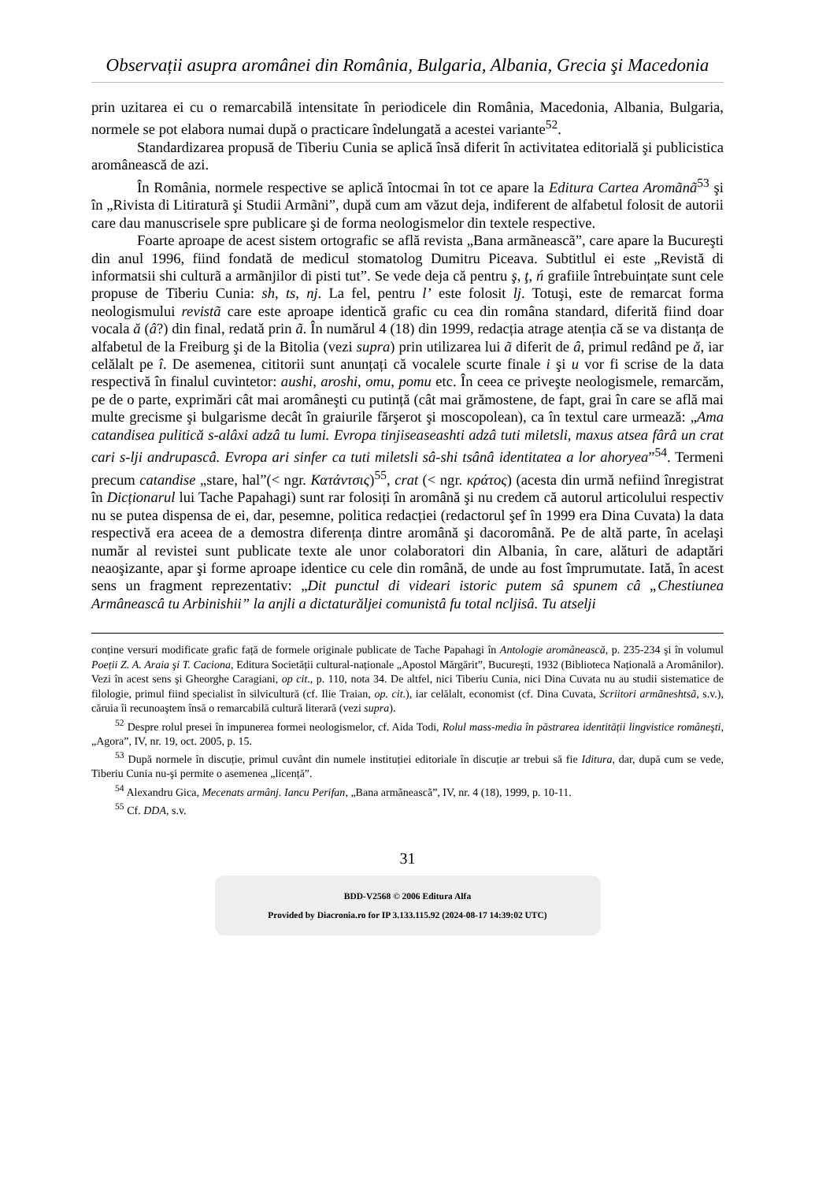Observații asupra aromânei din România, Bulgaria, Albania, Grecia şi Macedonia
prin uzitarea ei cu o remarcabilă intensitate în periodicele din România, Macedonia, Albania, Bulgaria, normele se pot elabora numai după o practicare îndelungată a acestei variante<sup>52</sup>.
Standardizarea propusă de Tiberiu Cunia se aplică însă diferit în activitatea editorială şi publicistica aromânească de azi.
În România, normele respective se aplică întocmai în tot ce apare la Editura Cartea Aromãnã<sup>53</sup> şi în „Rivista di Litiraturã şi Studii Armãni”, după cum am văzut deja, indiferent de alfabetul folosit de autorii care dau manuscrisele spre publicare şi de forma neologismelor din textele respective.
Foarte aproape de acest sistem ortografic se află revista „Bana armãneascã”, care apare la Bucureşti din anul 1996, fiind fondată de medicul stomatolog Dumitru Piceava. Subtitlul ei este „Revistă di informatsii shi culturã a armãnjilor di pisti tut”. Se vede deja că pentru ş, ţ, ń grafiile întrebuințate sunt cele propuse de Tiberiu Cunia: sh, ts, nj. La fel, pentru l’ este folosit lj. Totuşi, este de remarcat forma neologismului revistã care este aproape identică grafic cu cea din româna standard, diferită fiind doar vocala ă (â?) din final, redată prin ã. În numărul 4 (18) din 1999, redacția atrage atenția că se va distanța de alfabetul de la Freiburg şi de la Bitolia (vezi supra) prin utilizarea lui ã diferit de â, primul redând pe ă, iar celălalt pe î. De asemenea, cititorii sunt anunțați că vocalele scurte finale i şi u vor fi scrise de la data respectivă în finalul cuvintetor: aushi, aroshi, omu, pomu etc. În ceea ce priveşte neologismele, remarcăm, pe de o parte, exprimări cât mai aromâneşti cu putință (cât mai grămostene, de fapt, grai în care se află mai multe grecisme şi bulgarisme decât în graiurile fărşerot şi moscopolean), ca în textul care urmează: „Ama catandisea pulitică s-alâxi adzâ tu lumi. Evropa tinjiseaseashti adzâ tuti miletsli, maxus atsea fârâ un crat cari s-lji andrupascâ. Evropa ari sinfer ca tuti miletsli sâ-shi tsânâ identitatea a lor ahoryea”<sup>54</sup>. Termeni precum catandise „stare, hal”(< ngr. Κατάντσις)<sup>55</sup>, crat (< ngr. κράτος) (acesta din urmă nefiind înregistrat în Dicționarul lui Tache Papahagi) sunt rar folosiți în aromână şi nu credem că autorul articolului respectiv nu se putea dispensa de ei, dar, pesemne, politica redacției (redactorul şef în 1999 era Dina Cuvata) la data respectivă era aceea de a demostra diferența dintre aromână şi dacoromână. Pe de altă parte, în acelaşi număr al revistei sunt publicate texte ale unor colaboratori din Albania, în care, alături de adaptări neaoşizante, apar şi forme aproape identice cu cele din română, de unde au fost împrumutate. Iată, în acest sens un fragment reprezentativ: „Dit punctul di videari istoric putem sâ spunem câ „Chestiunea Armâneascâ tu Arbinishii” la anjli a dictaturăljei comunistâ fu total ncljisâ. Tu atselji
conține versuri modificate grafic față de formele originale publicate de Tache Papahagi în Antologie aromânească, p. 235-234 şi în volumul Poeții Z. A. Araia şi T. Caciona, Editura Societății cultural-naționale „Apostol Mărgărit”, Bucureşti, 1932 (Biblioteca Națională a Aromânilor). Vezi în acest sens şi Gheorghe Caragiani, op cit., p. 110, nota 34. De altfel, nici Tiberiu Cunia, nici Dina Cuvata nu au studii sistematice de filologie, primul fiind specialist în silvicultură (cf. Ilie Traian, op. cit.), iar celălalt, economist (cf. Dina Cuvata, Scriitori armãneshtsã, s.v.), căruia îi recunoaştem însă o remarcabilă cultură literară (vezi supra).
<sup>52</sup> Despre rolul presei în impunerea formei neologismelor, cf. Aida Todi, Rolul mass-media în păstrarea identității lingvistice româneşti, „Agora”, IV, nr. 19, oct. 2005, p. 15.
<sup>53</sup> După normele în discuție, primul cuvânt din numele instituției editoriale în discuție ar trebui să fie Iditura, dar, după cum se vede, Tiberiu Cunia nu-şi permite o asemenea „licență”.
<sup>54</sup> Alexandru Gica, Mecenats armânj. Iancu Perifan, „Bana armãneascã”, IV, nr. 4 (18), 1999, p. 10-11.
<sup>55</sup> Cf. DDA, s.v.
31
BDD-V2568 © 2006 Editura Alfa
Provided by Diacronia.ro for IP 3.133.115.92 (2024-08-17 14:39:02 UTC)